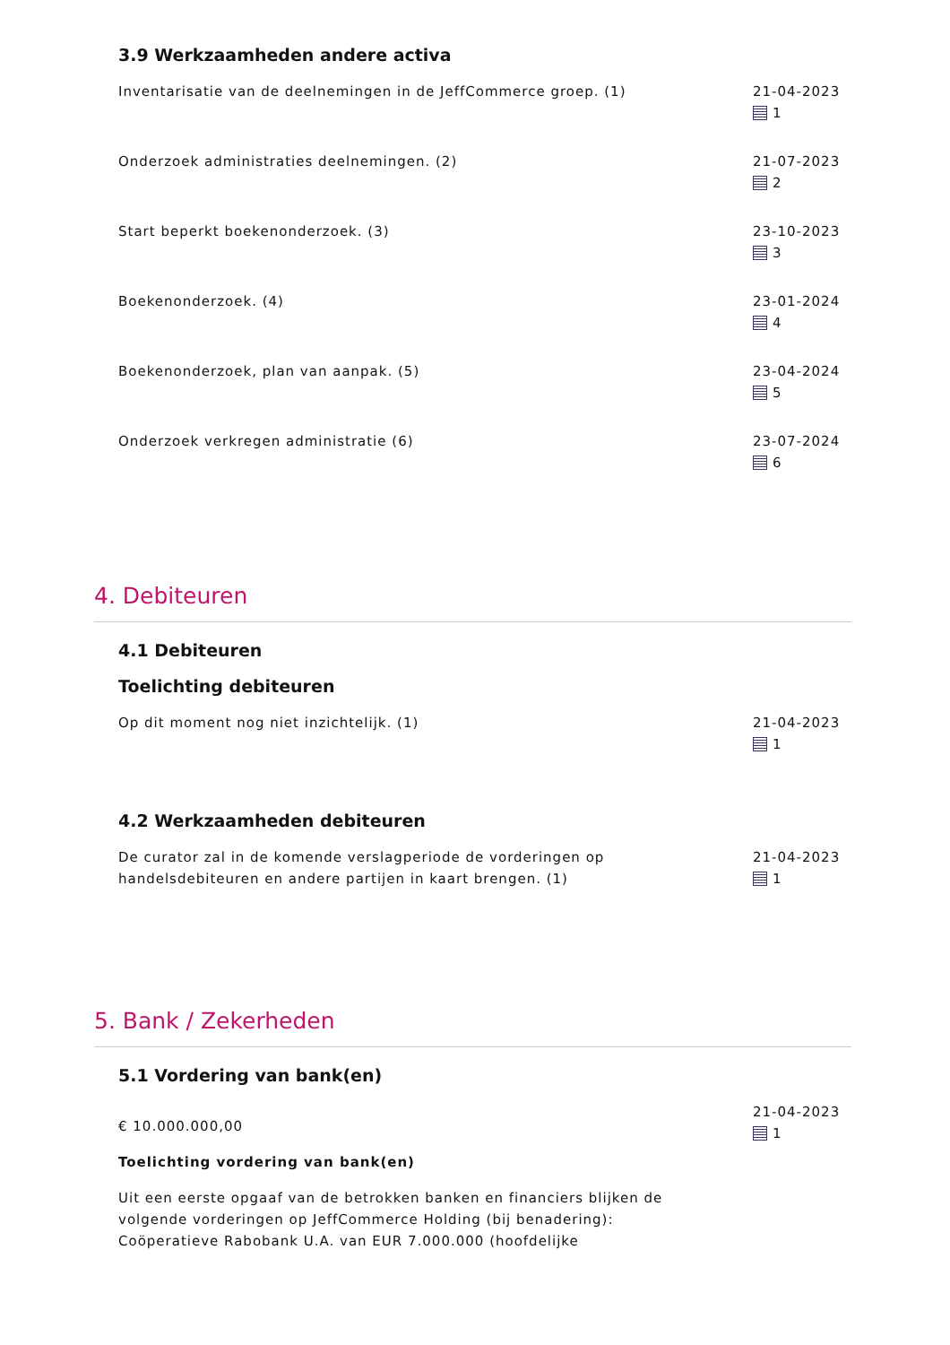3.9 Werkzaamheden andere activa
Inventarisatie van de deelnemingen in de JeffCommerce groep. (1)
21-04-2023
1
Onderzoek administraties deelnemingen. (2)
21-07-2023
2
Start beperkt boekenonderzoek. (3)
23-10-2023
3
Boekenonderzoek. (4) 23-01-2024
4
Boekenonderzoek, plan van aanpak. (5)
23-04-2024
5
Onderzoek verkregen administratie (6)
23-07-2024
6
4. Debiteuren
4.1 Debiteuren
Toelichting debiteuren
Op dit moment nog niet inzichtelijk. (1)
21-04-2023
1
4.2 Werkzaamheden debiteuren
De curator zal in de komende verslagperiode de vorderingen op handelsdebiteuren en andere partijen in kaart brengen. (1)
21-04-2023
1
5. Bank / Zekerheden
5.1 Vordering van bank(en)
€ 10.000.000,00
Toelichting vordering van bank(en)
Uit een eerste opgaaf van de betrokken banken en financiers blijken de volgende vorderingen op JeffCommerce Holding (bij benadering): Coöperatieve Rabobank U.A. van EUR 7.000.000 (hoofdelijke
21-04-2023
1